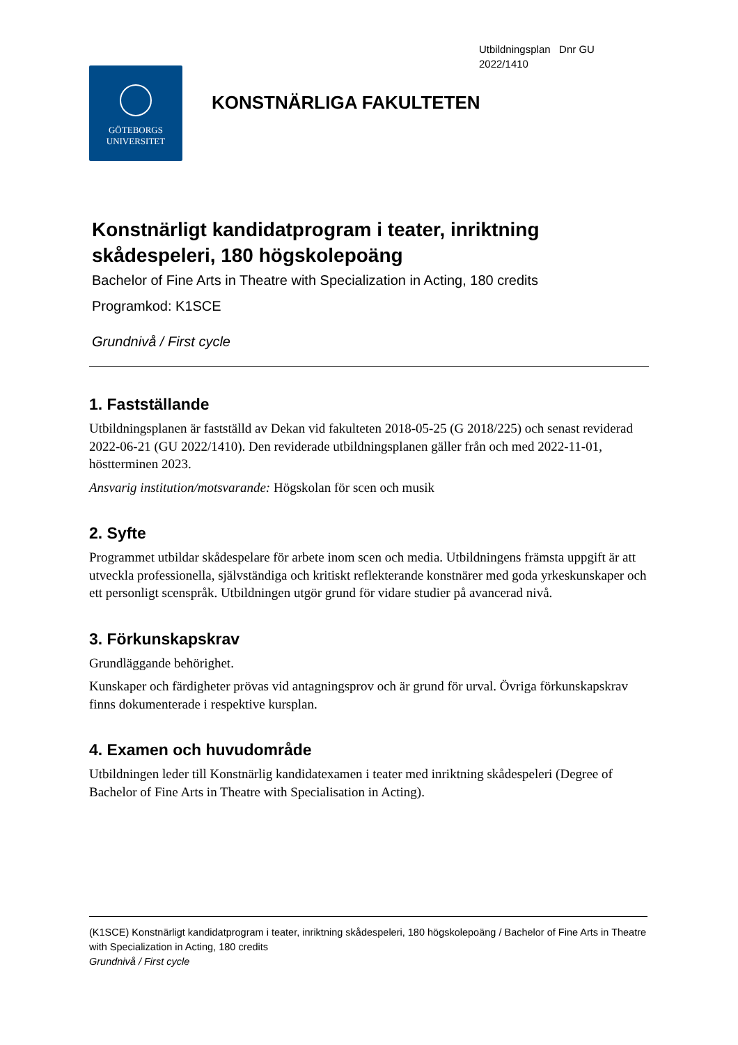Utbildningsplan Dnr GU
2022/1410
GÖTEBORGS
UNIVERSITET
KONSTNÄRLIGA FAKULTETEN
Konstnärligt kandidatprogram i teater, inriktning skådespeleri, 180 högskolepoäng
Bachelor of Fine Arts in Theatre with Specialization in Acting, 180 credits
Programkod: K1SCE
Grundnivå / First cycle
1. Fastställande
Utbildningsplanen är fastställd av Dekan vid fakulteten 2018-05-25 (G 2018/225) och senast reviderad 2022-06-21 (GU 2022/1410). Den reviderade utbildningsplanen gäller från och med 2022-11-01, höstterminen 2023.
Ansvarig institution/motsvarande: Högskolan för scen och musik
2. Syfte
Programmet utbildar skådespelare för arbete inom scen och media. Utbildningens främsta uppgift är att utveckla professionella, självständiga och kritiskt reflekterande konstnärer med goda yrkeskunskaper och ett personligt scenspråk. Utbildningen utgör grund för vidare studier på avancerad nivå.
3. Förkunskapskrav
Grundläggande behörighet.
Kunskaper och färdigheter prövas vid antagningsprov och är grund för urval. Övriga förkunskapskrav finns dokumenterade i respektive kursplan.
4. Examen och huvudområde
Utbildningen leder till Konstnärlig kandidatexamen i teater med inriktning skådespeleri (Degree of Bachelor of Fine Arts in Theatre with Specialisation in Acting).
(K1SCE) Konstnärligt kandidatprogram i teater, inriktning skådespeleri, 180 högskolepoäng / Bachelor of Fine Arts in Theatre with Specialization in Acting, 180 credits
Grundnivå / First cycle